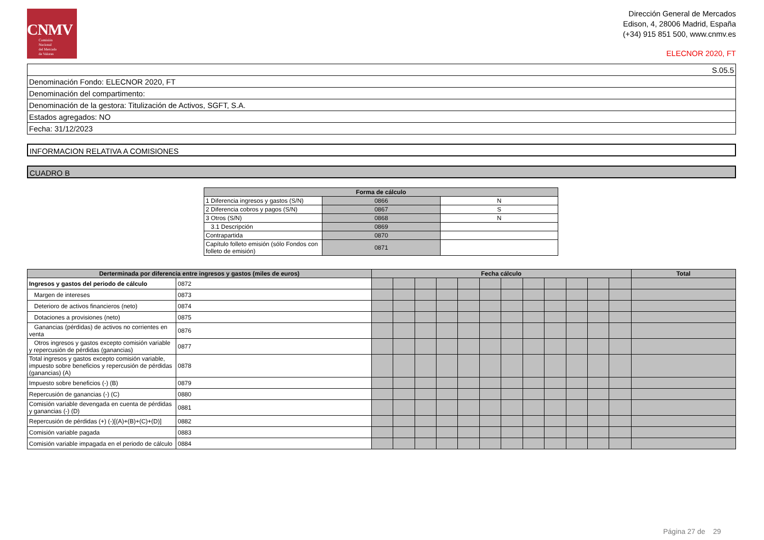CNMV
Comisión
Nacional
del Mercado
de Valores
Dirección General de Mercados
Edison, 4, 28006 Madrid, España
(+34) 915 851 500, www.cnmv.es
ELECNOR 2020, FT
| S.05.5 |
| Denominación Fondo: ELECNOR 2020, FT |
| Denominación del compartimento: |
| Denominación de la gestora: Titulización de Activos, SGFT, S.A. |
| Estados agregados: NO |
| Fecha: 31/12/2023 |
INFORMACION RELATIVA A COMISIONES
CUADRO B
| Forma de cálculo | | |
| --- | --- | --- |
| 1 Diferencia ingresos y gastos (S/N) | 0866 | N |
| 2 Diferencia cobros y pagos (S/N) | 0867 | S |
| 3 Otros (S/N) | 0868 | N |
| 3.1 Descripción | 0869 | |
| Contrapartida | 0870 | |
| Capítulo folleto emisión (sólo Fondos con folleto de emisión) | 0871 | |
| Derterminada por diferencia entre ingresos y gastos (miles de euros) | | Fecha cálculo | | | | | | | | | | | | Total |
| --- | --- | --- | --- | --- | --- | --- | --- | --- | --- | --- | --- | --- | --- | --- |
| Ingresos y gastos del periodo de cálculo | 0872 | | | | | | | | | | | | | |
| Margen de intereses | 0873 | | | | | | | | | | | | | |
| Deterioro de activos financieros (neto) | 0874 | | | | | | | | | | | | | |
| Dotaciones a provisiones (neto) | 0875 | | | | | | | | | | | | | |
| Ganancias (pérdidas) de activos no corrientes en venta | 0876 | | | | | | | | | | | | | |
| Otros ingresos y gastos excepto comisión variable y repercusión de pérdidas (ganancias) | 0877 | | | | | | | | | | | | | |
| Total ingresos y gastos excepto comisión variable, impuesto sobre beneficios y repercusión de pérdidas (ganancias) (A) | 0878 | | | | | | | | | | | | | |
| Impuesto sobre beneficios (-) (B) | 0879 | | | | | | | | | | | | | |
| Repercusión de ganancias (-) (C) | 0880 | | | | | | | | | | | | | |
| Comisión variable devengada en cuenta de pérdidas y ganancias (-) (D) | 0881 | | | | | | | | | | | | | |
| Repercusión de pérdidas (+) (-)[(A)+(B)+(C)+(D)] | 0882 | | | | | | | | | | | | | |
| Comisión variable pagada | 0883 | | | | | | | | | | | | | |
| Comisión variable impagada en el periodo de cálculo | 0884 | | | | | | | | | | | | | |
Página 27 de 29